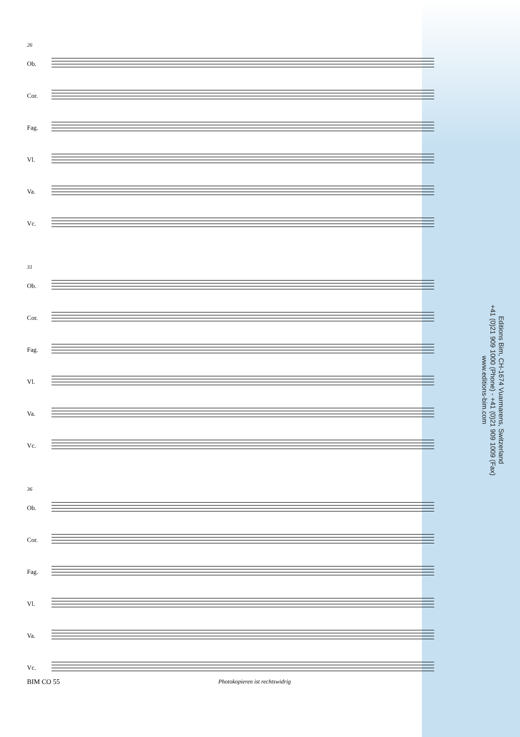26
Ob.
Cor.
Fag.
Vl.
Va.
Vc.
31
Ob.
Cor.
Fag.
Vl.
Va.
Vc.
36
Ob.
Cor.
Fag.
Vl.
Va.
Vc.
Editions Bim, CH-1674 Vuarmarens, Switzerland
+41 (0)21 909 1000 (Phone) - +41 (0)21 909 1009 (Fax)
www.editions-bim.com
BIM CO 55 Photokopieren ist rechtswidrig